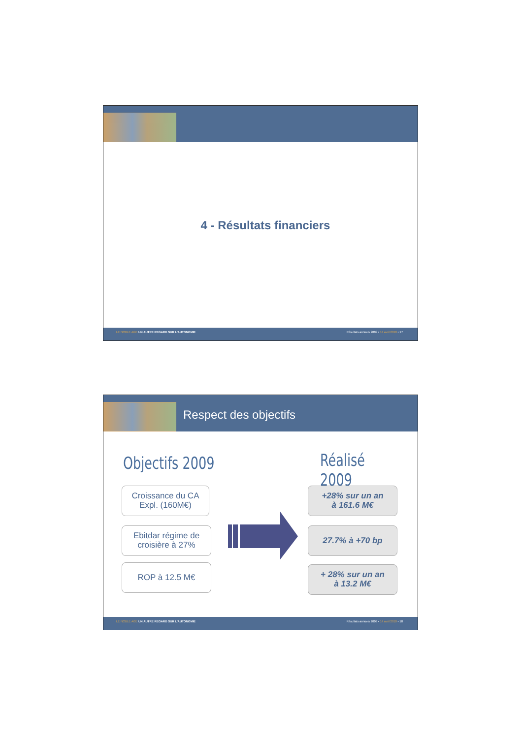4 - Résultats financiers
LE NOBLE AGE UN AUTRE REGARD SUR L'AUTONOMIE Résultats annuels 2009 • 14 avril 2010 • 17
Respect des objectifs
Objectifs 2009 Réalisé 2009
Croissance du CA
Expl. (160M€)
Ebitdar régime de
croisière à 27%
ROP à 12.5 M€
+28% sur un an
à 161.6 M€
27.7% à +70 bp
+ 28% sur un an
à 13.2 M€
LE NOBLE AGE UN AUTRE REGARD SUR L'AUTONOMIE Résultats annuels 2009 • 14 avril 2010 • 18